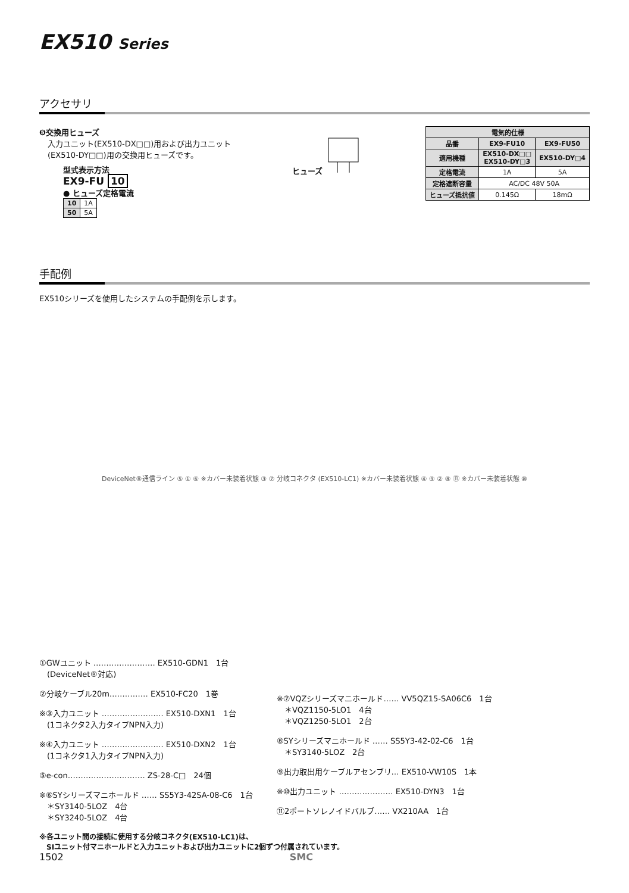EX510 Series
アクセサリ
❺交換用ヒューズ
入力ユニット(EX510-DX□□)用および出力ユニット
(EX510-DY□□)用の交換用ヒューズです。
型式表示方法
EX9-FU 10
● ヒューズ定格電流
| 10 | 1A |
| 50 | 5A |
ヒューズ
| 電気的仕様 | | |
| --- | --- | --- |
| 品番 | EX9-FU10 | EX9-FU50 |
| 適用機種 | EX510-DX□□ EX510-DY□3 | EX510-DY□4 |
| 定格電流 | 1A | 5A |
| 定格遮断容量 | AC/DC 48V 50A | |
| ヒューズ抵抗値 | 0.145Ω | 18mΩ |
手配例
EX510シリーズを使用したシステムの手配例を示します。
DeviceNet®通信ライン ⑤ ① ⑥ ※カバー未装着状態 ③ ⑦ 分岐コネクタ (EX510-LC1) ※カバー未装着状態 ④ ⑨ ② ⑧ ⑪ ※カバー未装着状態 ⑩
①GWユニット …………………… EX510-GDN1　1台
　(DeviceNet®対応)
②分岐ケーブル20m…………… EX510-FC20　1巻
※③入力ユニット …………………… EX510-DXN1　1台
　(1コネクタ2入力タイプNPN入力)
※④入力ユニット …………………… EX510-DXN2　1台
　(1コネクタ1入力タイプNPN入力)
⑤e-con………………………… ZS-28-C□　24個
※⑥SYシリーズマニホールド …… SS5Y3-42SA-08-C6　1台
　＊SY3140-5LOZ　4台
　＊SY3240-5LOZ　4台
※⑦VQZシリーズマニホールド…… VV5QZ15-SA06C6　1台
　＊VQZ1150-5LO1　4台
　＊VQZ1250-5LO1　2台
⑧SYシリーズマニホールド …… SS5Y3-42-02-C6　1台
　＊SY3140-5LOZ　2台
⑨出力取出用ケーブルアセンブリ… EX510-VW10S　1本
※⑩出力ユニット ………………… EX510-DYN3　1台
⑪2ポートソレノイドバルブ…… VX210AA　1台
※各ユニット間の接続に使用する分岐コネクタ(EX510-LC1)は、
　SIユニット付マニホールドと入力ユニットおよび出力ユニットに2個ずつ付属されています。
1502 SMC